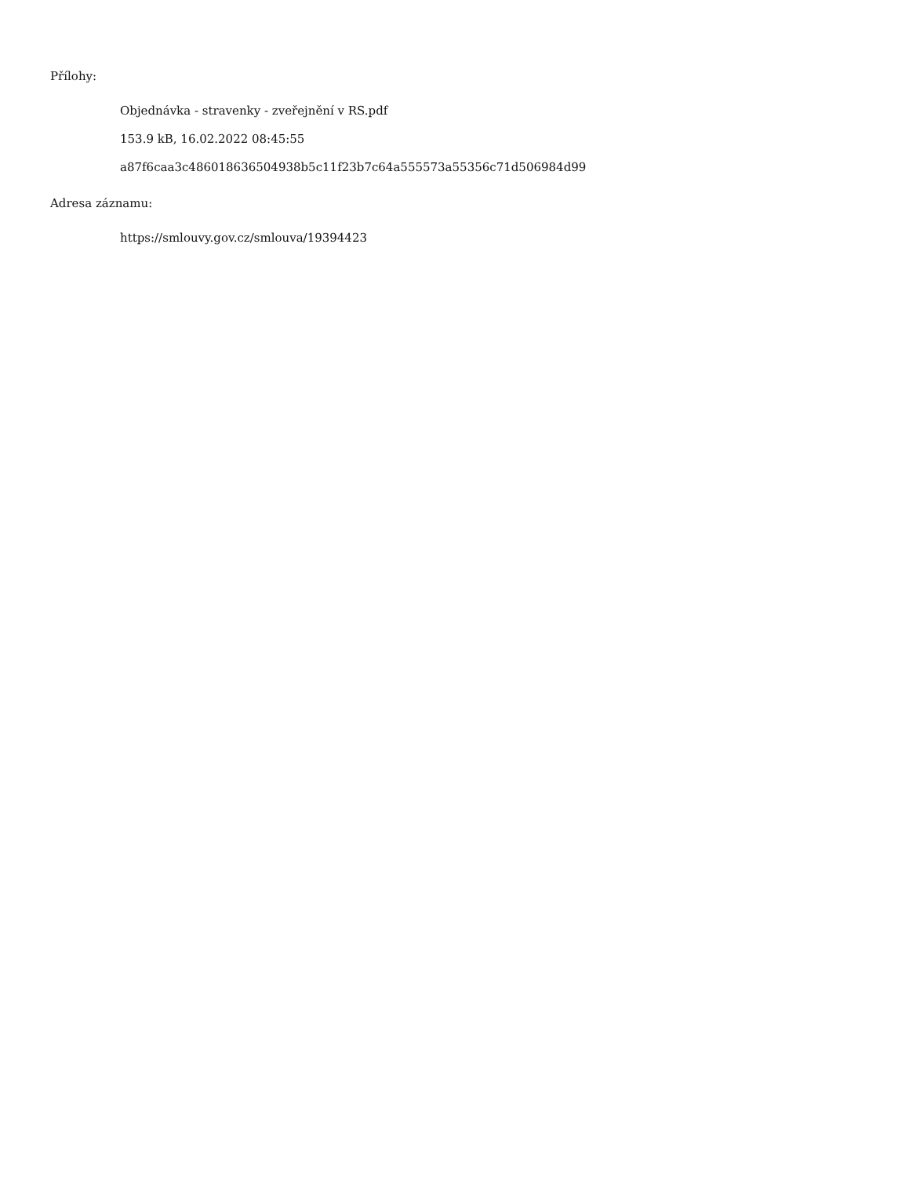Přílohy:
Objednávka - stravenky - zveřejnění v RS.pdf
153.9 kB, 16.02.2022 08:45:55
a87f6caa3c486018636504938b5c11f23b7c64a555573a55356c71d506984d99
Adresa záznamu:
https://smlouvy.gov.cz/smlouva/19394423